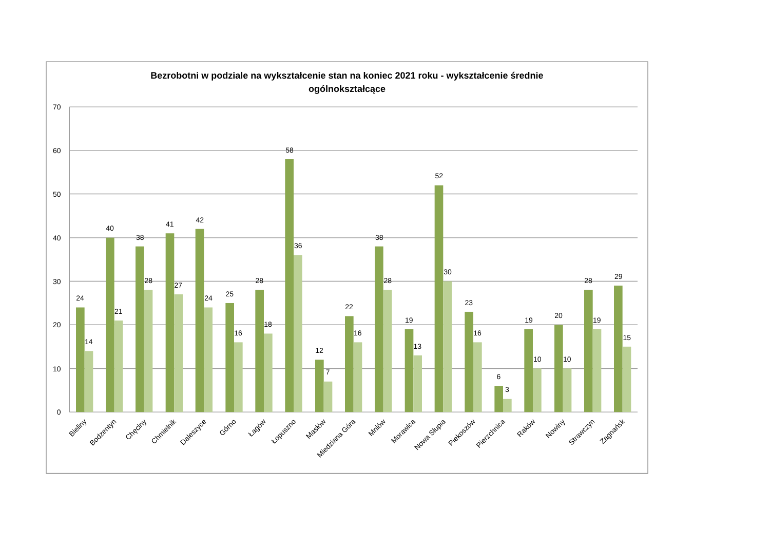Bezrobotni w podziale na wykształcenie stan na koniec 2021 roku - wykształcenie średnie
ogólnokształcące
70
60
50
40
30
20
10
0
24
14
40
21
38
28
41
27
42
24
25
16
28
18
58
36
12
7
22
16
38
28
19
13
52
30
23
16
6
3
19
10
20
10
28
19
29
15
Bieliny
Bodzentyn
Chęciny
Chmielnik
Daleszyce
Górno
Łagów
Łopuszno
Masłów
Miedziana Góra
Mniów
Morawica
Nowa Słupia
Piekoszów
Pierzchnica
Raków
Nowiny
Strawczyn
Zagnańsk